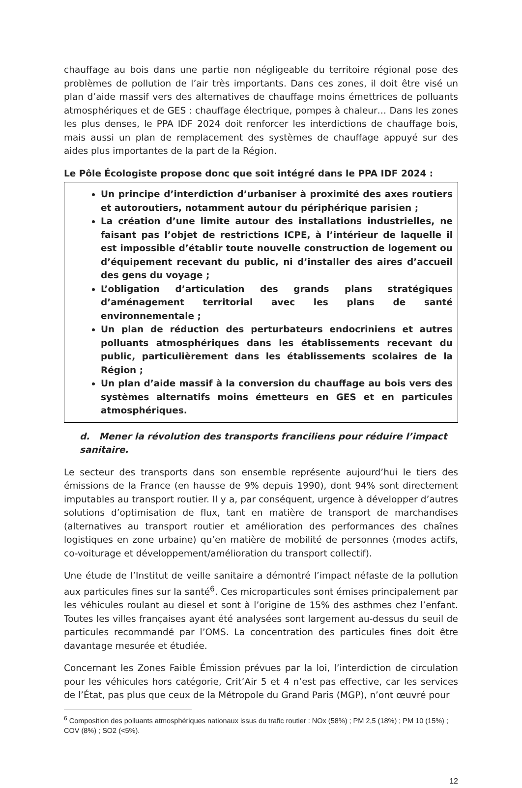chauffage au bois dans une partie non négligeable du territoire régional pose des problèmes de pollution de l’air très importants. Dans ces zones, il doit être visé un plan d’aide massif vers des alternatives de chauffage moins émettrices de polluants atmosphériques et de GES : chauffage électrique, pompes à chaleur… Dans les zones les plus denses, le PPA IDF 2024 doit renforcer les interdictions de chauffage bois, mais aussi un plan de remplacement des systèmes de chauffage appuyé sur des aides plus importantes de la part de la Région.
Le Pôle Écologiste propose donc que soit intégré dans le PPA IDF 2024 :
Un principe d’interdiction d’urbaniser à proximité des axes routiers et autoroutiers, notamment autour du périphérique parisien ;
La création d’une limite autour des installations industrielles, ne faisant pas l’objet de restrictions ICPE, à l’intérieur de laquelle il est impossible d’établir toute nouvelle construction de logement ou d’équipement recevant du public, ni d’installer des aires d’accueil des gens du voyage ;
L’obligation d’articulation des grands plans stratégiques d’aménagement territorial avec les plans de santé environnementale ;
Un plan de réduction des perturbateurs endocriniens et autres polluants atmosphériques dans les établissements recevant du public, particulièrement dans les établissements scolaires de la Région ;
Un plan d’aide massif à la conversion du chauffage au bois vers des systèmes alternatifs moins émetteurs en GES et en particules atmosphériques.
d. Mener la révolution des transports franciliens pour réduire l’impact sanitaire.
Le secteur des transports dans son ensemble représente aujourd’hui le tiers des émissions de la France (en hausse de 9% depuis 1990), dont 94% sont directement imputables au transport routier. Il y a, par conséquent, urgence à développer d’autres solutions d’optimisation de flux, tant en matière de transport de marchandises (alternatives au transport routier et amélioration des performances des chaînes logistiques en zone urbaine) qu’en matière de mobilité de personnes (modes actifs, co-voiturage et développement/amélioration du transport collectif).
Une étude de l’Institut de veille sanitaire a démontré l’impact néfaste de la pollution aux particules fines sur la santé<sup>6</sup>. Ces microparticules sont émises principalement par les véhicules roulant au diesel et sont à l’origine de 15% des asthmes chez l’enfant. Toutes les villes françaises ayant été analysées sont largement au-dessus du seuil de particules recommandé par l’OMS. La concentration des particules fines doit être davantage mesurée et étudiée.
Concernant les Zones Faible Émission prévues par la loi, l’interdiction de circulation pour les véhicules hors catégorie, Crit’Air 5 et 4 n’est pas effective, car les services de l’État, pas plus que ceux de la Métropole du Grand Paris (MGP), n’ont œuvré pour
<sup>6</sup> Composition des polluants atmosphériques nationaux issus du trafic routier : NOx (58%) ; PM 2,5 (18%) ; PM 10 (15%) ; COV (8%) ; SO2 (<5%).
12